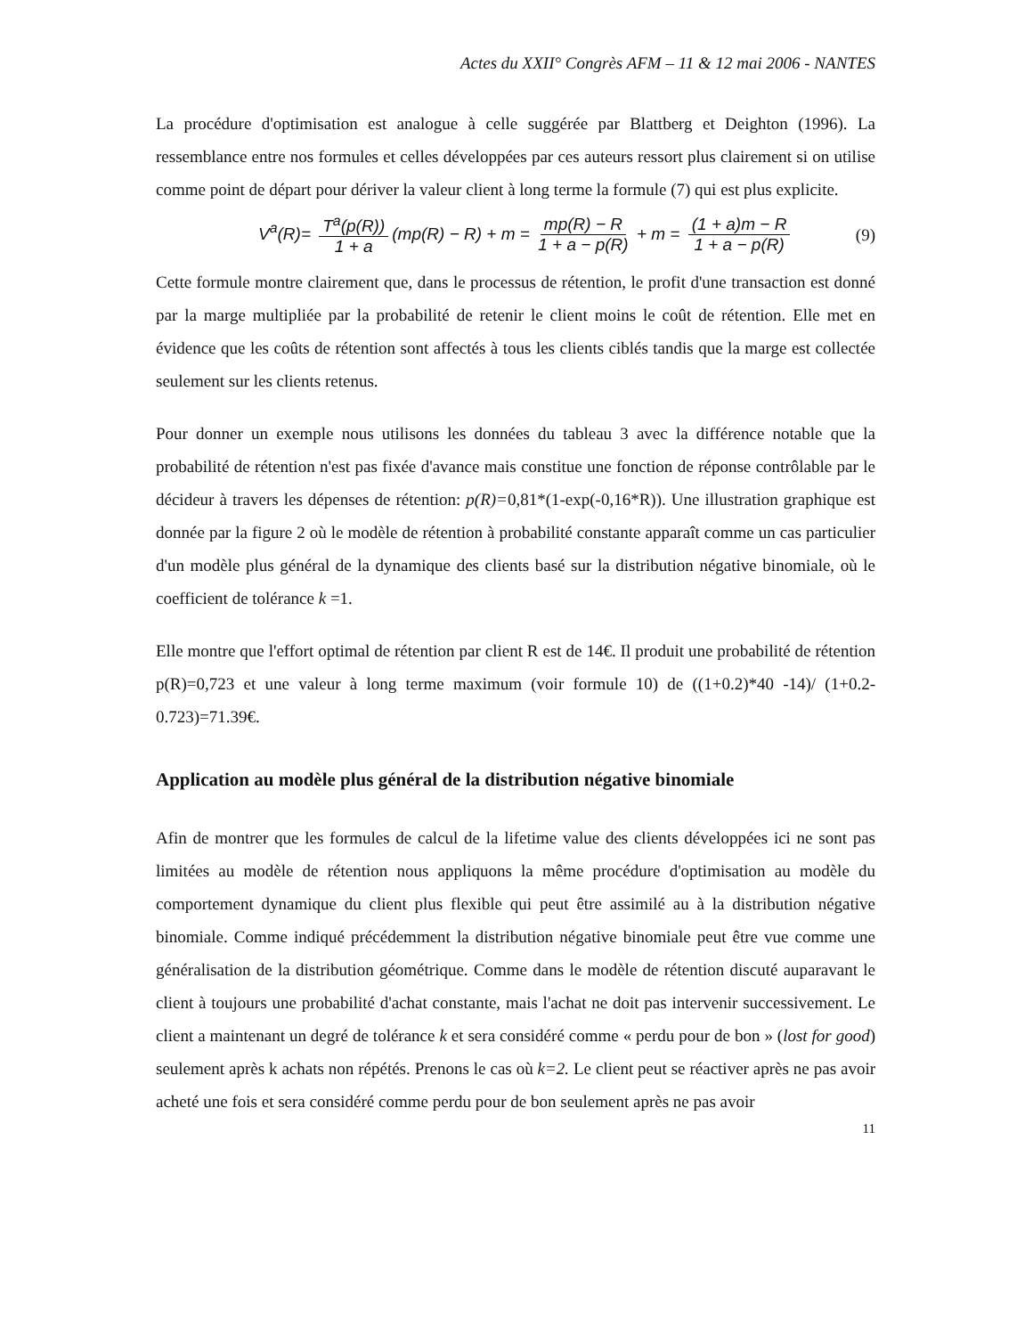Actes du XXII° Congrès AFM – 11 & 12 mai 2006 - NANTES
La procédure d'optimisation est analogue à celle suggérée par Blattberg et Deighton (1996). La ressemblance entre nos formules et celles développées par ces auteurs ressort plus clairement si on utilise comme point de départ pour dériver la valeur client à long terme la formule (7) qui est plus explicite.
V<sup>a</sup>(R)= T<sup>a</sup>(p(R)) 1 + a (mp(R) − R) + m = mp(R) − R 1 + a − p(R) + m = (1 + a)m − R 1 + a − p(R)
(9)
Cette formule montre clairement que, dans le processus de rétention, le profit d'une transaction est donné par la marge multipliée par la probabilité de retenir le client moins le coût de rétention. Elle met en évidence que les coûts de rétention sont affectés à tous les clients ciblés tandis que la marge est collectée seulement sur les clients retenus.
Pour donner un exemple nous utilisons les données du tableau 3 avec la différence notable que la probabilité de rétention n'est pas fixée d'avance mais constitue une fonction de réponse contrôlable par le décideur à travers les dépenses de rétention: p(R)=0,81*(1-exp(-0,16*R)). Une illustration graphique est donnée par la figure 2 où le modèle de rétention à probabilité constante apparaît comme un cas particulier d'un modèle plus général de la dynamique des clients basé sur la distribution négative binomiale, où le coefficient de tolérance k =1.
Elle montre que l'effort optimal de rétention par client R est de 14€. Il produit une probabilité de rétention p(R)=0,723 et une valeur à long terme maximum (voir formule 10) de ((1+0.2)*40 -14)/ (1+0.2-0.723)=71.39€.
Application au modèle plus général de la distribution négative binomiale
Afin de montrer que les formules de calcul de la lifetime value des clients développées ici ne sont pas limitées au modèle de rétention nous appliquons la même procédure d'optimisation au modèle du comportement dynamique du client plus flexible qui peut être assimilé au à la distribution négative binomiale. Comme indiqué précédemment la distribution négative binomiale peut être vue comme une généralisation de la distribution géométrique. Comme dans le modèle de rétention discuté auparavant le client à toujours une probabilité d'achat constante, mais l'achat ne doit pas intervenir successivement. Le client a maintenant un degré de tolérance k et sera considéré comme « perdu pour de bon » (lost for good) seulement après k achats non répétés. Prenons le cas où k=2. Le client peut se réactiver après ne pas avoir acheté une fois et sera considéré comme perdu pour de bon seulement après ne pas avoir
11